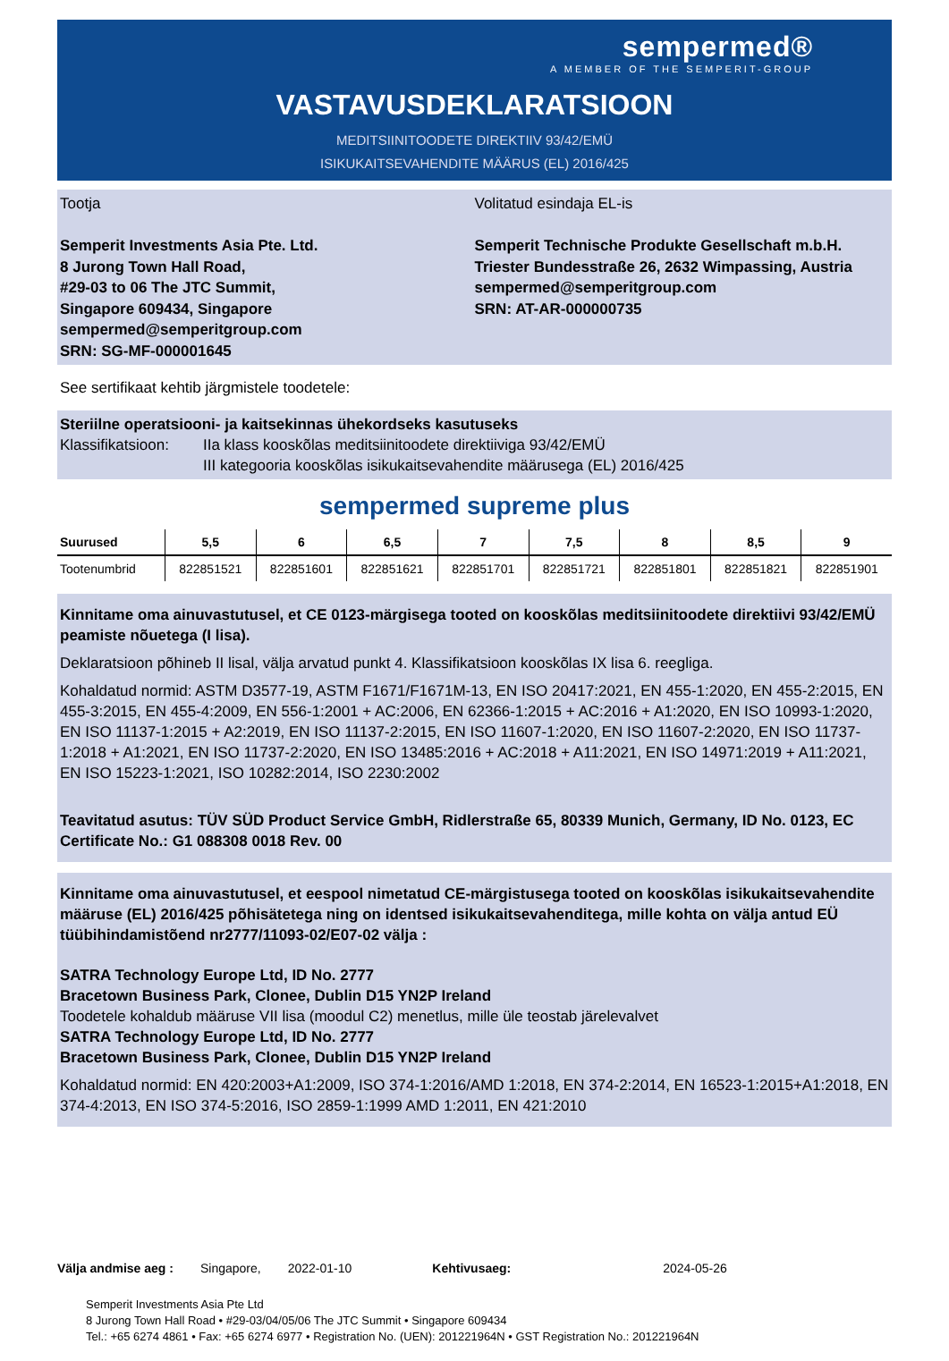sempermed®
A MEMBER OF THE SEMPERIT-GROUP
VASTAVUSDEKLARATSIOON
MEDITSIINITOODETE DIREKTIIV 93/42/EMÜ
ISIKUKAITSEVAHENDITE MÄÄRUS (EL) 2016/425
Tootja
Semperit Investments Asia Pte. Ltd.
8 Jurong Town Hall Road,
#29-03 to 06 The JTC Summit,
Singapore 609434, Singapore
sempermed@semperitgroup.com
SRN: SG-MF-000001645
Volitatud esindaja EL-is
Semperit Technische Produkte Gesellschaft m.b.H.
Triester Bundesstraße 26, 2632 Wimpassing, Austria
sempermed@semperitgroup.com
SRN: AT-AR-000000735
See sertifikaat kehtib järgmistele toodetele:
Steriilne operatsiooni- ja kaitsekinnas ühekordseks kasutuseks
Klassifikatsioon: IIa klass kooskõlas meditsiinitoodete direktiiviga 93/42/EMÜ
III kategooria kooskõlas isikukaitsevahendite määrusega (EL) 2016/425
sempermed supreme plus
| Suurused | 5,5 | 6 | 6,5 | 7 | 7,5 | 8 | 8,5 | 9 |
| --- | --- | --- | --- | --- | --- | --- | --- | --- |
| Tootenumbrid | 822851521 | 822851601 | 822851621 | 822851701 | 822851721 | 822851801 | 822851821 | 822851901 |
Kinnitame oma ainuvastutusel, et CE 0123-märgisega tooted on kooskõlas meditsiinitoodete direktiivi 93/42/EMÜ peamiste nõuetega (I lisa).
Deklaratsioon põhineb II lisal, välja arvatud punkt 4. Klassifikatsioon kooskõlas IX lisa 6. reegliga.
Kohaldatud normid: ASTM D3577-19, ASTM F1671/F1671M-13, EN ISO 20417:2021, EN 455-1:2020, EN 455-2:2015, EN 455-3:2015, EN 455-4:2009, EN 556-1:2001 + AC:2006, EN 62366-1:2015 + AC:2016 + A1:2020, EN ISO 10993-1:2020, EN ISO 11137-1:2015 + A2:2019, EN ISO 11137-2:2015, EN ISO 11607-1:2020, EN ISO 11607-2:2020, EN ISO 11737-1:2018 + A1:2021, EN ISO 11737-2:2020, EN ISO 13485:2016 + AC:2018 + A11:2021, EN ISO 14971:2019 + A11:2021, EN ISO 15223-1:2021, ISO 10282:2014, ISO 2230:2002
Teavitatud asutus: TÜV SÜD Product Service GmbH, Ridlerstraße 65, 80339 Munich, Germany, ID No. 0123, EC Certificate No.: G1 088308 0018 Rev. 00
Kinnitame oma ainuvastutusel, et eespool nimetatud CE-märgistusega tooted on kooskõlas isikukaitsevahendite määruse (EL) 2016/425 põhisätetega ning on identsed isikukaitsevahenditega, mille kohta on välja antud EÜ tüübihindamistõend nr2777/11093-02/E07-02 välja :
SATRA Technology Europe Ltd, ID No. 2777
Bracetown Business Park, Clonee, Dublin D15 YN2P Ireland
Toodetele kohaldub määruse VII lisa (moodul C2) menetlus, mille üle teostab järelevalvet
SATRA Technology Europe Ltd, ID No. 2777
Bracetown Business Park, Clonee, Dublin D15 YN2P Ireland
Kohaldatud normid: EN 420:2003+A1:2009, ISO 374-1:2016/AMD 1:2018, EN 374-2:2014, EN 16523-1:2015+A1:2018, EN 374-4:2013, EN ISO 374-5:2016, ISO 2859-1:1999 AMD 1:2011, EN 421:2010
Välja andmise aeg : Singapore, 2022-01-10 Kehtivusaeg: 2024-05-26
Semperit Investments Asia Pte Ltd
8 Jurong Town Hall Road • #29-03/04/05/06 The JTC Summit • Singapore 609434
Tel.: +65 6274 4861 • Fax: +65 6274 6977 • Registration No. (UEN): 201221964N • GST Registration No.: 201221964N